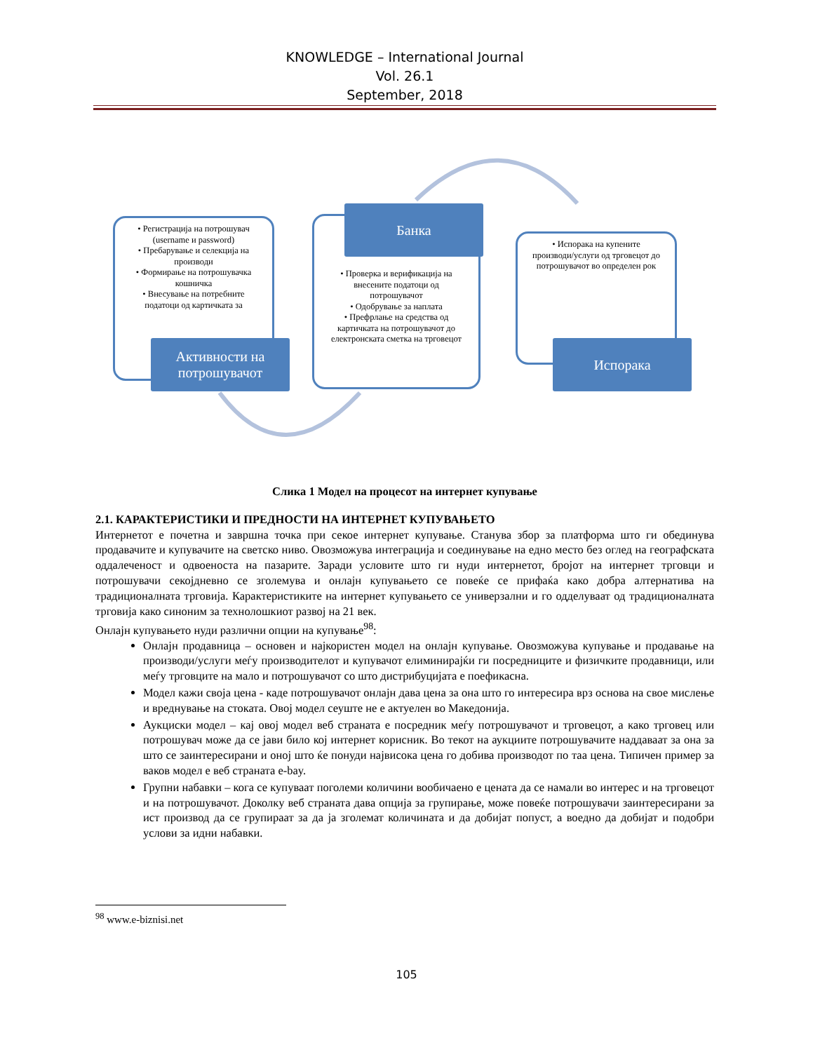KNOWLEDGE – International Journal
Vol. 26.1
September, 2018
• Регистрација на потрошувач (username и password)
• Пребарување и селекција на производи
• Формирање на потрошувачка кошничка
• Внесување на потребните податоци од картичката за
Активности на потрошувачот
• Проверка и верификација на внесените податоци од потрошувачот
• Одобрување за наплата
• Префрлање на средства од картичката на потрошувачот до електронската сметка на трговецот
Банка
• Испорака на купените производи/услуги од трговецот до потрошувачот во определен рок
Испорака
Слика 1 Модел на процесот на интернет купување
2.1. КАРАКТЕРИСТИКИ И ПРЕДНОСТИ НА ИНТЕРНЕТ КУПУВАЊЕТО
Интернетот е почетна и завршна точка при секое интернет купување. Станува збор за платформа што ги обединува продавачите и купувачите на светско ниво. Овозможува интеграција и соединување на едно место без оглед на географската оддалеченост и одвоеноста на пазарите. Заради условите што ги нуди интернетот, бројот на интернет трговци и потрошувачи секојдневно се зголемува и онлајн купувањето се повеќе се прифаќа како добра алтернатива на традиционалната трговија. Карактеристиките на интернет купувањето се универзални и го одделуваат од традиционалната трговија како синоним за технолошкиот развој на 21 век.
Онлајн купувањето нуди различни опции на купување<sup>98</sup>:
Онлајн продавница – основен и најкористен модел на онлајн купување. Овозможува купување и продавање на производи/услуги меѓу производителот и купувачот елиминирајќи ги посредниците и физичките продавници, или меѓу трговците на мало и потрошувачот со што дистрибуцијата е поефикасна.
Модел кажи своја цена - каде потрошувачот онлајн дава цена за она што го интересира врз основа на свое мислење и вреднување на стоката. Овој модел сеуште не е актуелен во Македонија.
Аукциски модел – кај овој модел веб страната е посредник меѓу потрошувачот и трговецот, а како трговец или потрошувач може да се јави било кој интернет корисник. Во текот на аукциите потрошувачите наддаваат за она за што се заинтересирани и оној што ќе понуди највисока цена го добива производот по таа цена. Типичен пример за ваков модел е веб страната e-bay.
Групни набавки – кога се купуваат поголеми количини вообичаено е цената да се намали во интерес и на трговецот и на потрошувачот. Доколку веб страната дава опција за групирање, може повеќе потрошувачи заинтересирани за ист производ да се групираат за да ја зголемат количината и да добијат попуст, а воедно да добијат и подобри услови за идни набавки.
<sup>98</sup> www.e-biznisi.net
105